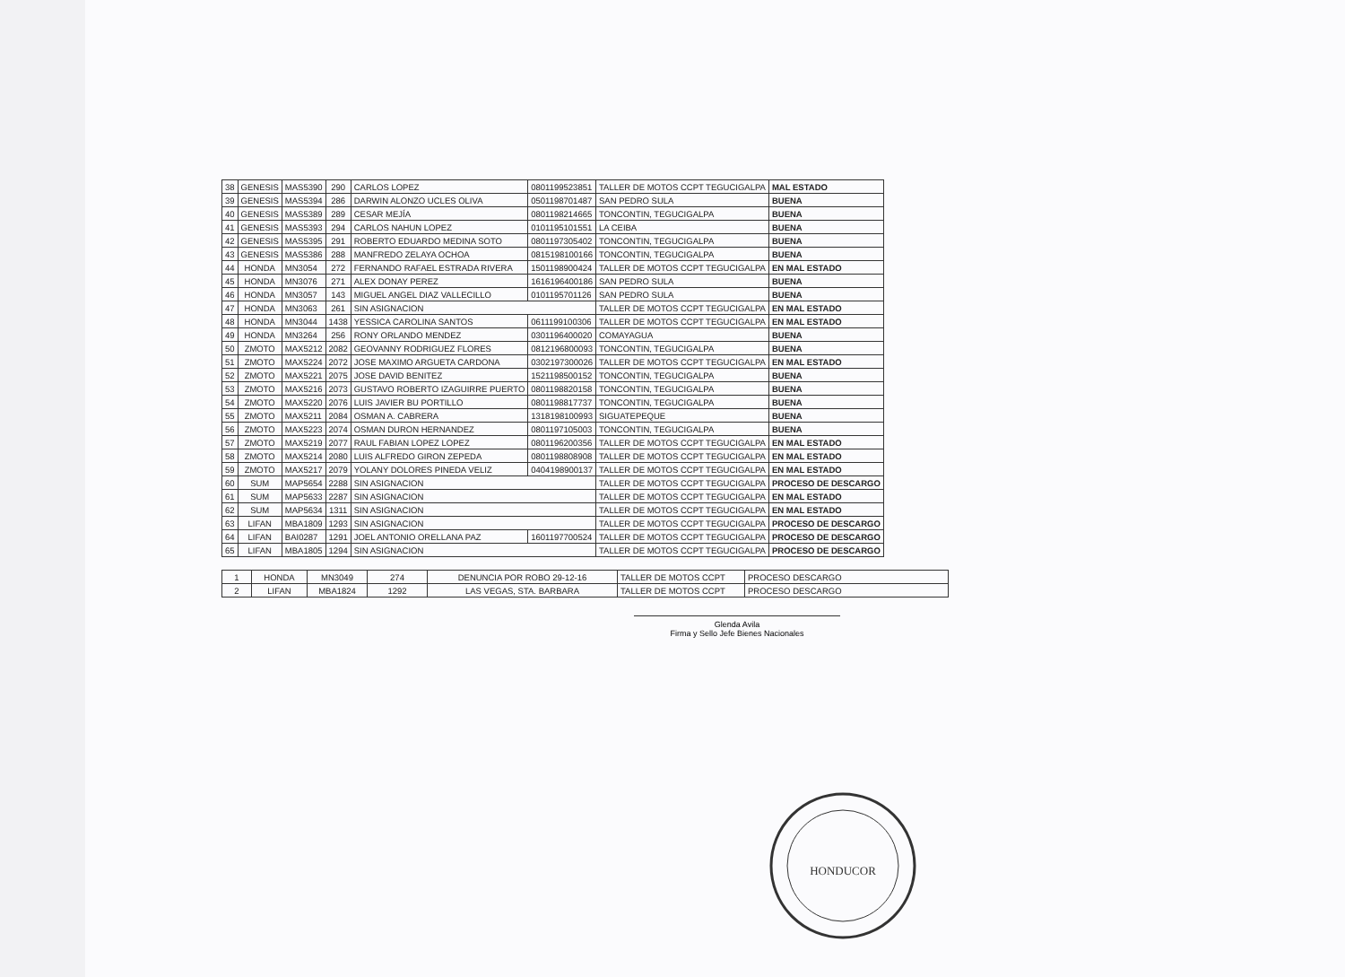| 38 | GENESIS | MAS5390 | 290 | CARLOS LOPEZ | 0801199523851 | TALLER DE MOTOS CCPT TEGUCIGALPA | MAL ESTADO |
| 39 | GENESIS | MAS5394 | 286 | DARWIN ALONZO UCLES OLIVA | 0501198701487 | SAN PEDRO SULA | BUENA |
| 40 | GENESIS | MAS5389 | 289 | CESAR MEJÍA | 0801198214665 | TONCONTIN, TEGUCIGALPA | BUENA |
| 41 | GENESIS | MAS5393 | 294 | CARLOS NAHUN LOPEZ | 0101195101551 | LA CEIBA | BUENA |
| 42 | GENESIS | MAS5395 | 291 | ROBERTO EDUARDO MEDINA SOTO | 0801197305402 | TONCONTIN, TEGUCIGALPA | BUENA |
| 43 | GENESIS | MAS5386 | 288 | MANFREDO ZELAYA OCHOA | 0815198100166 | TONCONTIN, TEGUCIGALPA | BUENA |
| 44 | HONDA | MN3054 | 272 | FERNANDO RAFAEL ESTRADA RIVERA | 1501198900424 | TALLER DE MOTOS CCPT TEGUCIGALPA | EN MAL ESTADO |
| 45 | HONDA | MN3076 | 271 | ALEX DONAY PEREZ | 1616196400186 | SAN PEDRO SULA | BUENA |
| 46 | HONDA | MN3057 | 143 | MIGUEL ANGEL DIAZ VALLECILLO | 0101195701126 | SAN PEDRO SULA | BUENA |
| 47 | HONDA | MN3063 | 261 | SIN ASIGNACION | | TALLER DE MOTOS CCPT TEGUCIGALPA | EN MAL ESTADO |
| 48 | HONDA | MN3044 | 1438 | YESSICA CAROLINA SANTOS | 0611199100306 | TALLER DE MOTOS CCPT TEGUCIGALPA | EN MAL ESTADO |
| 49 | HONDA | MN3264 | 256 | RONY ORLANDO MENDEZ | 0301196400020 | COMAYAGUA | BUENA |
| 50 | ZMOTO | MAX5212 | 2082 | GEOVANNY RODRIGUEZ FLORES | 0812196800093 | TONCONTIN, TEGUCIGALPA | BUENA |
| 51 | ZMOTO | MAX5224 | 2072 | JOSE MAXIMO ARGUETA CARDONA | 0302197300026 | TALLER DE MOTOS CCPT TEGUCIGALPA | EN MAL ESTADO |
| 52 | ZMOTO | MAX5221 | 2075 | JOSE DAVID BENITEZ | 1521198500152 | TONCONTIN, TEGUCIGALPA | BUENA |
| 53 | ZMOTO | MAX5216 | 2073 | GUSTAVO ROBERTO IZAGUIRRE PUERTO | 0801198820158 | TONCONTIN, TEGUCIGALPA | BUENA |
| 54 | ZMOTO | MAX5220 | 2076 | LUIS JAVIER BU PORTILLO | 0801198817737 | TONCONTIN, TEGUCIGALPA | BUENA |
| 55 | ZMOTO | MAX5211 | 2084 | OSMAN A. CABRERA | 1318198100993 | SIGUATEPEQUE | BUENA |
| 56 | ZMOTO | MAX5223 | 2074 | OSMAN DURON HERNANDEZ | 0801197105003 | TONCONTIN, TEGUCIGALPA | BUENA |
| 57 | ZMOTO | MAX5219 | 2077 | RAUL FABIAN LOPEZ LOPEZ | 0801196200356 | TALLER DE MOTOS CCPT TEGUCIGALPA | EN MAL ESTADO |
| 58 | ZMOTO | MAX5214 | 2080 | LUIS ALFREDO GIRON ZEPEDA | 0801198808908 | TALLER DE MOTOS CCPT TEGUCIGALPA | EN MAL ESTADO |
| 59 | ZMOTO | MAX5217 | 2079 | YOLANY DOLORES PINEDA VELIZ | 0404198900137 | TALLER DE MOTOS CCPT TEGUCIGALPA | EN MAL ESTADO |
| 60 | SUM | MAP5654 | 2288 | SIN ASIGNACION | | TALLER DE MOTOS CCPT TEGUCIGALPA | PROCESO DE DESCARGO |
| 61 | SUM | MAP5633 | 2287 | SIN ASIGNACION | | TALLER DE MOTOS CCPT TEGUCIGALPA | EN MAL ESTADO |
| 62 | SUM | MAP5634 | 1311 | SIN ASIGNACION | | TALLER DE MOTOS CCPT TEGUCIGALPA | EN MAL ESTADO |
| 63 | LIFAN | MBA1809 | 1293 | SIN ASIGNACION | | TALLER DE MOTOS CCPT TEGUCIGALPA | PROCESO DE DESCARGO |
| 64 | LIFAN | BAI0287 | 1291 | JOEL ANTONIO ORELLANA PAZ | 1601197700524 | TALLER DE MOTOS CCPT TEGUCIGALPA | PROCESO DE DESCARGO |
| 65 | LIFAN | MBA1805 | 1294 | SIN ASIGNACION | | TALLER DE MOTOS CCPT TEGUCIGALPA | PROCESO DE DESCARGO |
| 1 | HONDA | MN3049 | 274 | DENUNCIA POR ROBO 29-12-16 | TALLER DE MOTOS CCPT | PROCESO DESCARGO |
| 2 | LIFAN | MBA1824 | 1292 | LAS VEGAS, STA. BARBARA | TALLER DE MOTOS CCPT | PROCESO DESCARGO |
Glenda Avila
Firma y Sello Jefe Bienes Nacionales
HONDUCOR